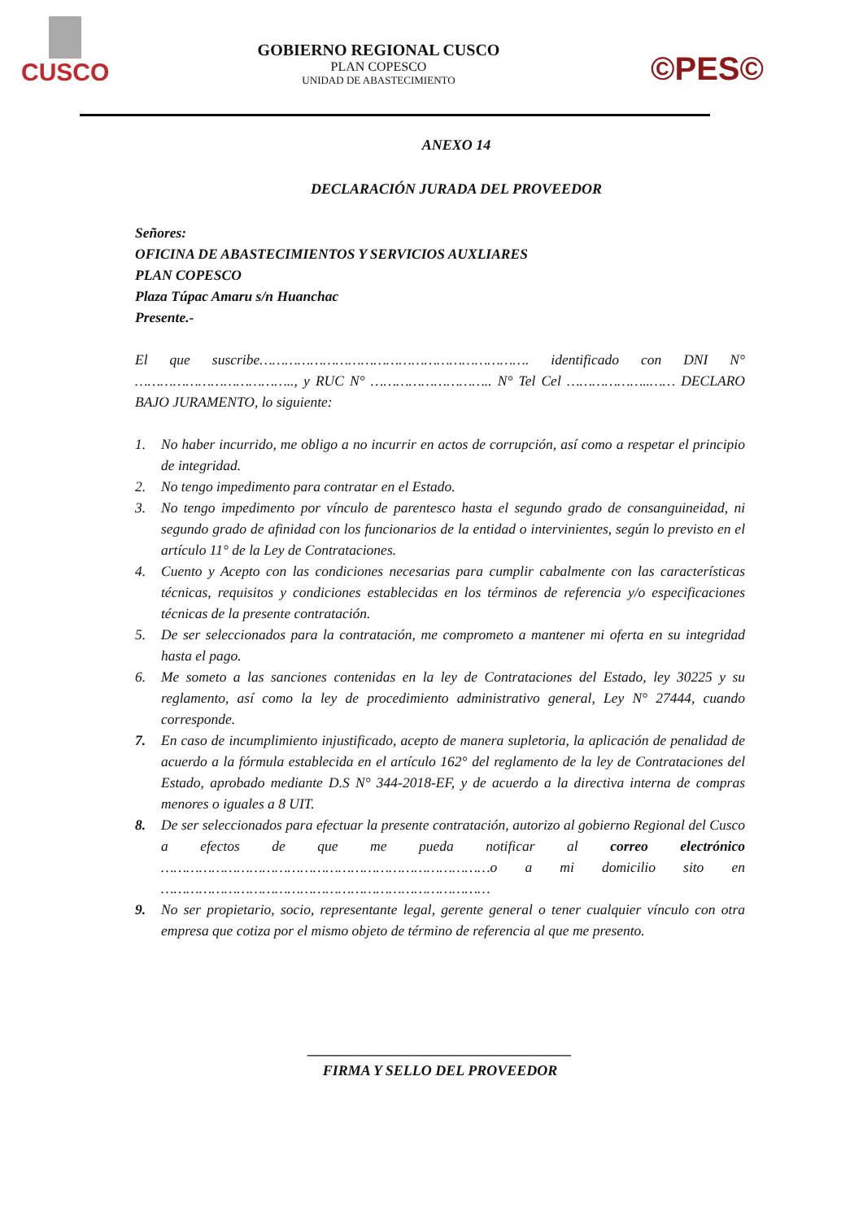CUSCO
GOBIERNO REGIONAL CUSCO
PLAN COPESCO
UNIDAD DE ABASTECIMIENTO
©PES©
ANEXO 14
DECLARACIÓN JURADA DEL PROVEEDOR
Señores:
OFICINA DE ABASTECIMIENTOS Y SERVICIOS AUXLIARES
PLAN COPESCO
Plaza Túpac Amaru s/n Huanchac
Presente.-
El que suscribe………………………………………………………. identificado con DNI N° ……………………………….., y RUC N° ……………………….. N° Tel Cel ………………..…… DECLARO BAJO JURAMENTO, lo siguiente:
1. No haber incurrido, me obligo a no incurrir en actos de corrupción, así como a respetar el principio de integridad.
2. No tengo impedimento para contratar en el Estado.
3. No tengo impedimento por vínculo de parentesco hasta el segundo grado de consanguineidad, ni segundo grado de afinidad con los funcionarios de la entidad o intervinientes, según lo previsto en el artículo 11° de la Ley de Contrataciones.
4. Cuento y Acepto con las condiciones necesarias para cumplir cabalmente con las características técnicas, requisitos y condiciones establecidas en los términos de referencia y/o especificaciones técnicas de la presente contratación.
5. De ser seleccionados para la contratación, me comprometo a mantener mi oferta en su integridad hasta el pago.
6. Me someto a las sanciones contenidas en la ley de Contrataciones del Estado, ley 30225 y su reglamento, así como la ley de procedimiento administrativo general, Ley N° 27444, cuando corresponde.
7. En caso de incumplimiento injustificado, acepto de manera supletoria, la aplicación de penalidad de acuerdo a la fórmula establecida en el artículo 162° del reglamento de la ley de Contrataciones del Estado, aprobado mediante D.S N° 344-2018-EF, y de acuerdo a la directiva interna de compras menores o iguales a 8 UIT.
8. De ser seleccionados para efectuar la presente contratación, autorizo al gobierno Regional del Cusco a efectos de que me pueda notificar al correo electrónico ……………………………………………………………………o a mi domicilio sito en ……………………………………………………………………
9. No ser propietario, socio, representante legal, gerente general o tener cualquier vínculo con otra empresa que cotiza por el mismo objeto de término de referencia al que me presento.
____________________________________
FIRMA Y SELLO DEL PROVEEDOR